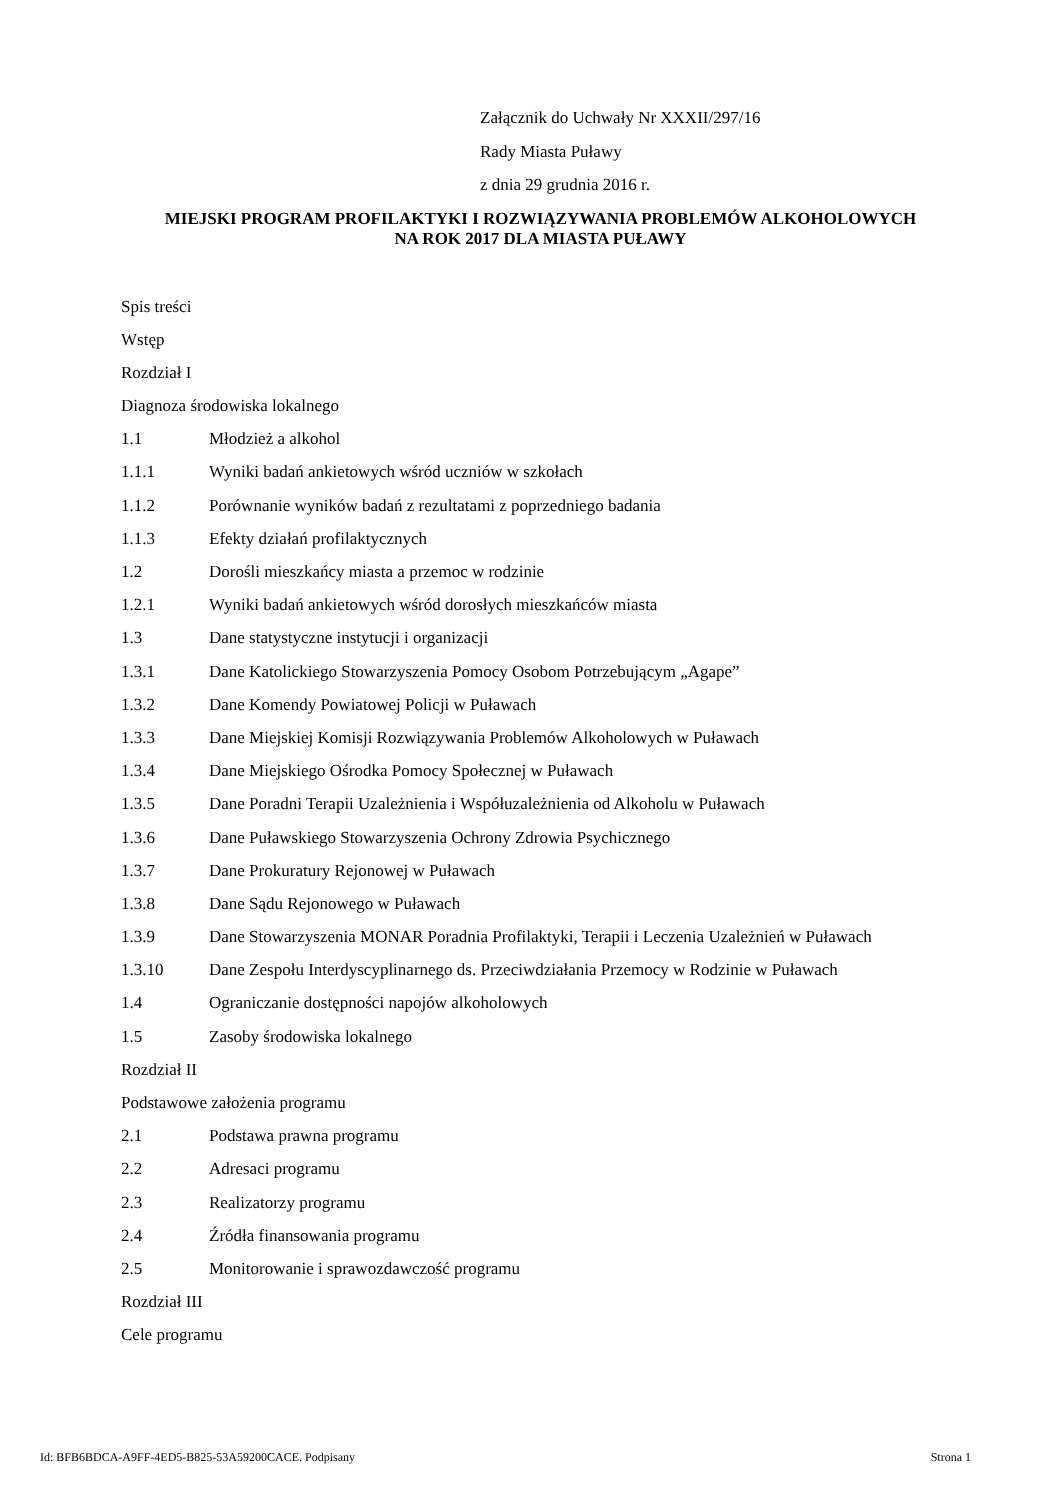Załącznik do Uchwały Nr XXXII/297/16
Rady Miasta Puławy
z dnia 29 grudnia 2016 r.
MIEJSKI PROGRAM PROFILAKTYKI I ROZWIĄZYWANIA PROBLEMÓW ALKOHOLOWYCH
NA ROK 2017 DLA MIASTA PUŁAWY
Spis treści
Wstęp
Rozdział I
Diagnoza środowiska lokalnego
1.1 Młodzież a alkohol
1.1.1 Wyniki badań ankietowych wśród uczniów w szkołach
1.1.2 Porównanie wyników badań z rezultatami z poprzedniego badania
1.1.3 Efekty działań profilaktycznych
1.2 Dorośli mieszkańcy miasta a przemoc w rodzinie
1.2.1 Wyniki badań ankietowych wśród dorosłych mieszkańców miasta
1.3 Dane statystyczne instytucji i organizacji
1.3.1 Dane Katolickiego Stowarzyszenia Pomocy Osobom Potrzebującym „Agape”
1.3.2 Dane Komendy Powiatowej Policji w Puławach
1.3.3 Dane Miejskiej Komisji Rozwiązywania Problemów Alkoholowych w Puławach
1.3.4 Dane Miejskiego Ośrodka Pomocy Społecznej w Puławach
1.3.5 Dane Poradni Terapii Uzależnienia i Współuzależnienia od Alkoholu w Puławach
1.3.6 Dane Puławskiego Stowarzyszenia Ochrony Zdrowia Psychicznego
1.3.7 Dane Prokuratury Rejonowej w Puławach
1.3.8 Dane Sądu Rejonowego w Puławach
1.3.9 Dane Stowarzyszenia MONAR Poradnia Profilaktyki, Terapii i Leczenia Uzależnień w Puławach
1.3.10 Dane Zespołu Interdyscyplinarnego ds. Przeciwdziałania Przemocy w Rodzinie w Puławach
1.4 Ograniczanie dostępności napojów alkoholowych
1.5 Zasoby środowiska lokalnego
Rozdział II
Podstawowe założenia programu
2.1 Podstawa prawna programu
2.2 Adresaci programu
2.3 Realizatorzy programu
2.4 Źródła finansowania programu
2.5 Monitorowanie i sprawozdawczość programu
Rozdział III
Cele programu
Id: BFB6BDCA-A9FF-4ED5-B825-53A59200CACE. Podpisany Strona 1